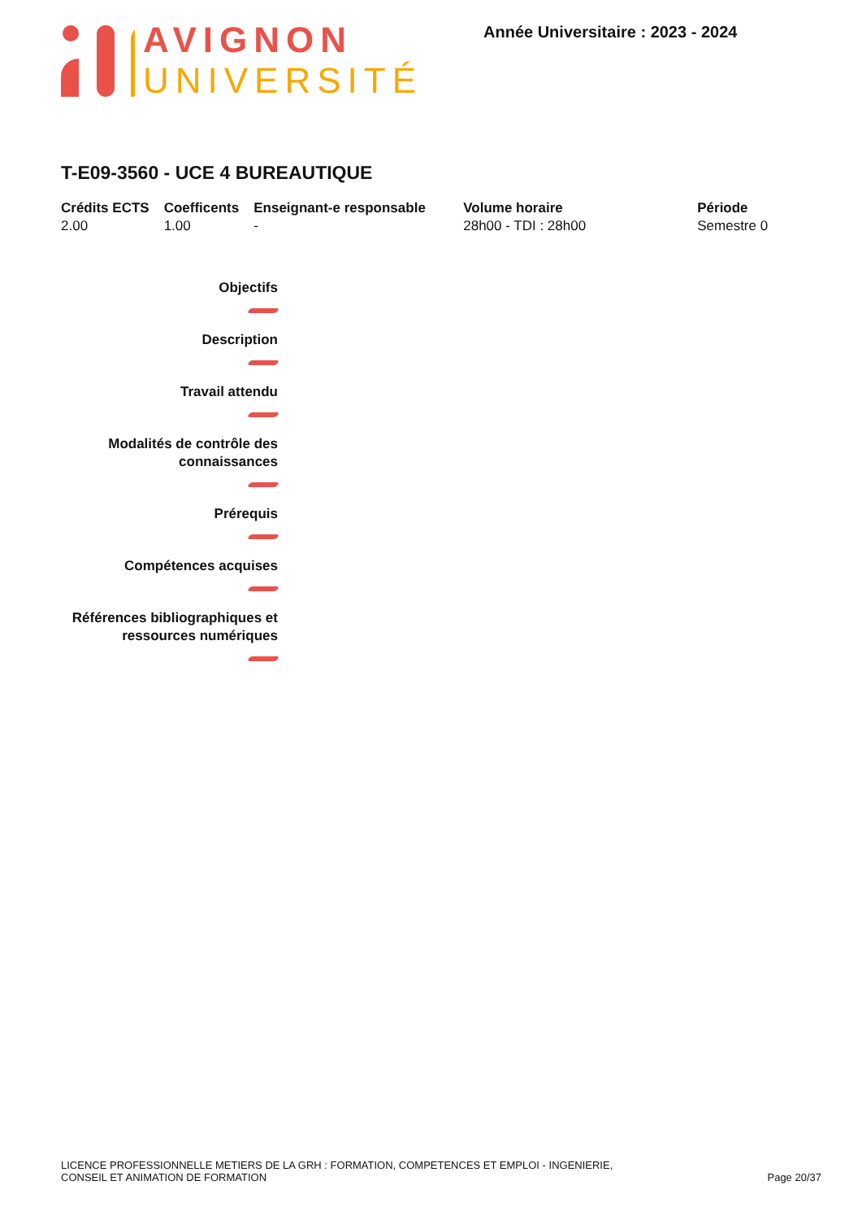AVIGNON
UNIVERSITÉ
Année Universitaire : 2023 - 2024
T-E09-3560 - UCE 4 BUREAUTIQUE
| Crédits ECTS | Coefficents | Enseignant-e responsable | Volume horaire | Période |
| --- | --- | --- | --- | --- |
| 2.00 | 1.00 | - | 28h00 - TDI : 28h00 | Semestre 0 |
Objectifs
Description
Travail attendu
Modalités de contrôle des
connaissances
Prérequis
Compétences acquises
Références bibliographiques et
ressources numériques
LICENCE PROFESSIONNELLE METIERS DE LA GRH : FORMATION, COMPETENCES ET EMPLOI - INGENIERIE,
CONSEIL ET ANIMATION DE FORMATION
Page 20/37